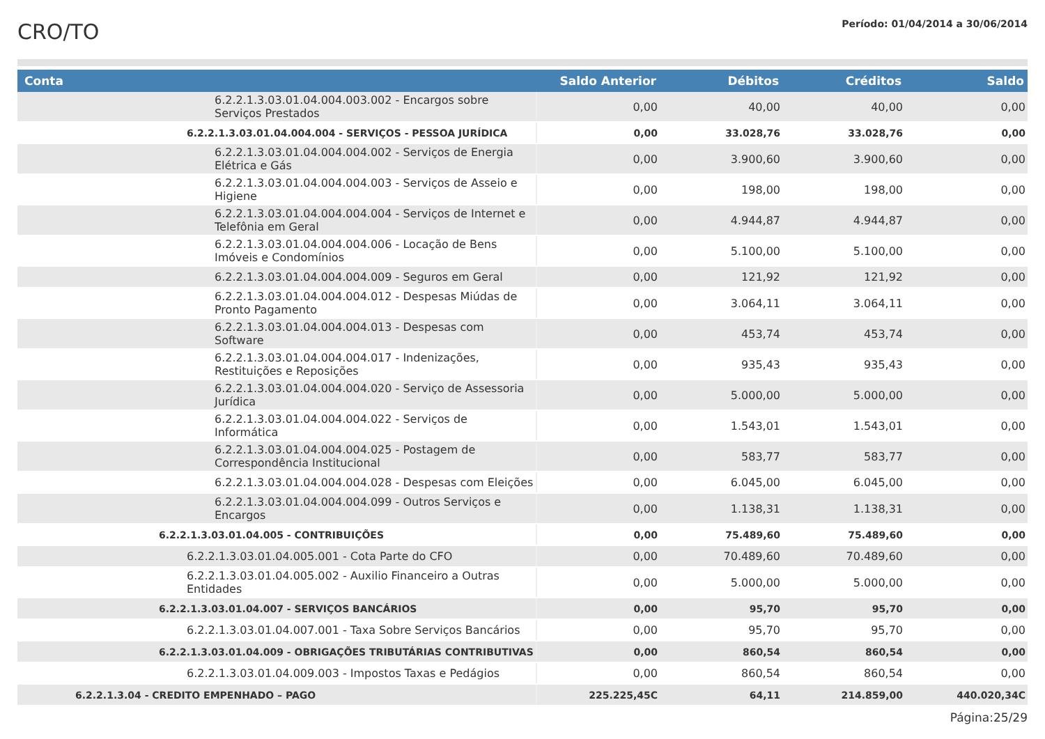CRO/TO
Período: 01/04/2014 a 30/06/2014
| Conta | Saldo Anterior | Débitos | Créditos | Saldo |
| --- | --- | --- | --- | --- |
| 6.2.2.1.3.03.01.04.004.003.002 - Encargos sobre Serviços Prestados | 0,00 | 40,00 | 40,00 | 0,00 |
| 6.2.2.1.3.03.01.04.004.004 - SERVIÇOS - PESSOA JURÍDICA | 0,00 | 33.028,76 | 33.028,76 | 0,00 |
| 6.2.2.1.3.03.01.04.004.004.002 - Serviços de Energia Elétrica e Gás | 0,00 | 3.900,60 | 3.900,60 | 0,00 |
| 6.2.2.1.3.03.01.04.004.004.003 - Serviços de Asseio e Higiene | 0,00 | 198,00 | 198,00 | 0,00 |
| 6.2.2.1.3.03.01.04.004.004.004 - Serviços de Internet e Telefônia em Geral | 0,00 | 4.944,87 | 4.944,87 | 0,00 |
| 6.2.2.1.3.03.01.04.004.004.006 - Locação de Bens Imóveis e Condomínios | 0,00 | 5.100,00 | 5.100,00 | 0,00 |
| 6.2.2.1.3.03.01.04.004.004.009 - Seguros em Geral | 0,00 | 121,92 | 121,92 | 0,00 |
| 6.2.2.1.3.03.01.04.004.004.012 - Despesas Miúdas de Pronto Pagamento | 0,00 | 3.064,11 | 3.064,11 | 0,00 |
| 6.2.2.1.3.03.01.04.004.004.013 - Despesas com Software | 0,00 | 453,74 | 453,74 | 0,00 |
| 6.2.2.1.3.03.01.04.004.004.017 - Indenizações, Restituições e Reposições | 0,00 | 935,43 | 935,43 | 0,00 |
| 6.2.2.1.3.03.01.04.004.004.020 - Serviço de Assessoria Jurídica | 0,00 | 5.000,00 | 5.000,00 | 0,00 |
| 6.2.2.1.3.03.01.04.004.004.022 - Serviços de Informática | 0,00 | 1.543,01 | 1.543,01 | 0,00 |
| 6.2.2.1.3.03.01.04.004.004.025 - Postagem de Correspondência Institucional | 0,00 | 583,77 | 583,77 | 0,00 |
| 6.2.2.1.3.03.01.04.004.004.028 - Despesas com Eleições | 0,00 | 6.045,00 | 6.045,00 | 0,00 |
| 6.2.2.1.3.03.01.04.004.004.099 - Outros Serviços e Encargos | 0,00 | 1.138,31 | 1.138,31 | 0,00 |
| 6.2.2.1.3.03.01.04.005 - CONTRIBUIÇÕES | 0,00 | 75.489,60 | 75.489,60 | 0,00 |
| 6.2.2.1.3.03.01.04.005.001 - Cota Parte do CFO | 0,00 | 70.489,60 | 70.489,60 | 0,00 |
| 6.2.2.1.3.03.01.04.005.002 - Auxilio Financeiro a Outras Entidades | 0,00 | 5.000,00 | 5.000,00 | 0,00 |
| 6.2.2.1.3.03.01.04.007 - SERVIÇOS BANCÁRIOS | 0,00 | 95,70 | 95,70 | 0,00 |
| 6.2.2.1.3.03.01.04.007.001 - Taxa Sobre Serviços Bancários | 0,00 | 95,70 | 95,70 | 0,00 |
| 6.2.2.1.3.03.01.04.009 - OBRIGAÇÕES TRIBUTÁRIAS CONTRIBUTIVAS | 0,00 | 860,54 | 860,54 | 0,00 |
| 6.2.2.1.3.03.01.04.009.003 - Impostos Taxas e Pedágios | 0,00 | 860,54 | 860,54 | 0,00 |
| 6.2.2.1.3.04 - CREDITO EMPENHADO – PAGO | 225.225,45C | 64,11 | 214.859,00 | 440.020,34C |
Página:25/29